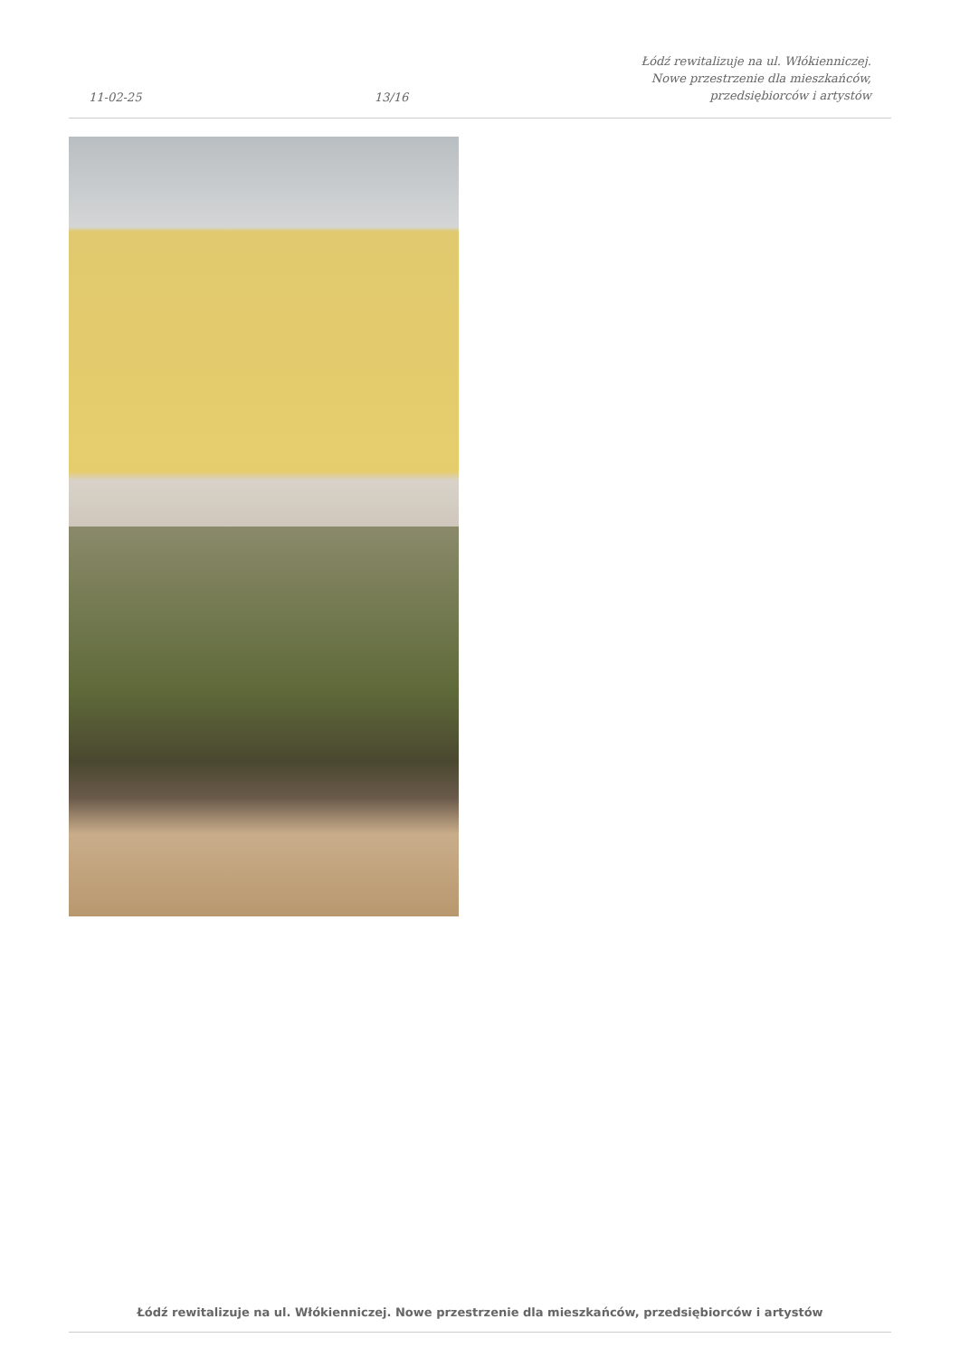11-02-25 13/16 Łódź rewitalizuje na ul. Włókienniczej.
Nowe przestrzenie dla mieszkańców,
przedsiębiorców i artystów
Łódź rewitalizuje na ul. Włókienniczej. Nowe przestrzenie dla mieszkańców, przedsiębiorców i artystów